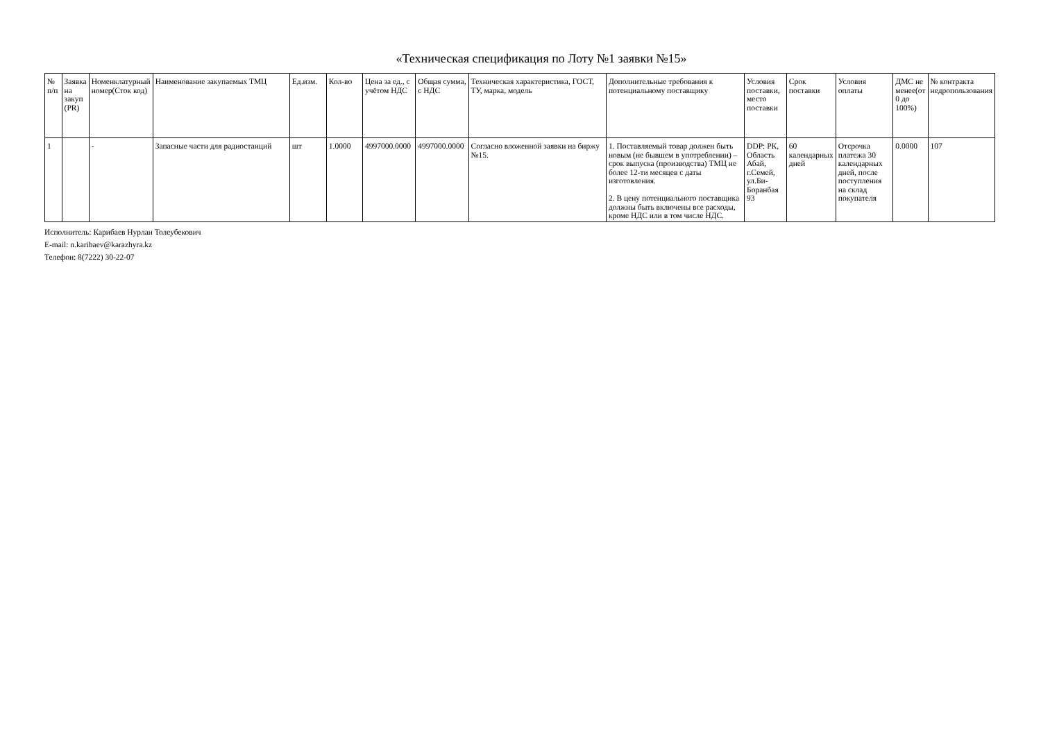«Техническая спецификация по Лоту №1 заявки №15»
| № п/п | Заявка на закуп (PR) | Номенклатурный номер(Сток код) | Наименование закупаемых ТМЦ | Ед.изм. | Кол-во | Цена за ед., с учётом НДС | Общая сумма, с НДС | Техническая характеристика, ГОСТ, ТУ, марка, модель | Дополнительные требования к потенциальному поставщику | Условия поставки, место поставки | Срок поставки | Условия оплаты | ДМС не менее(от 0 до 100%) | № контракта недропользования |
| --- | --- | --- | --- | --- | --- | --- | --- | --- | --- | --- | --- | --- | --- | --- |
| 1 | | - | Запасные части для радиостанций | шт | 1.0000 | 4997000.0000 | 4997000.0000 | Согласно вложенной заявки на биржу №15. | 1. Поставляемый товар должен быть новым (не бывшем в употреблении) – срок выпуска (производства) ТМЦ не более 12-ти месяцев с даты изготовления. 2. В цену потенциального поставщика должны быть включены все расходы, кроме НДС или в том числе НДС. | DDP: РК, Область Абай, г.Семей, ул.Би-Боранбая 93 | 60 календарных дней | Отсрочка платежа 30 календарных дней, после поступления на склад покупателя | 0.0000 | 107 |
Исполнитель: Карибаев Нурлан Толеубекович
E-mail: n.karibaev@karazhyra.kz
Телефон: 8(7222) 30-22-07